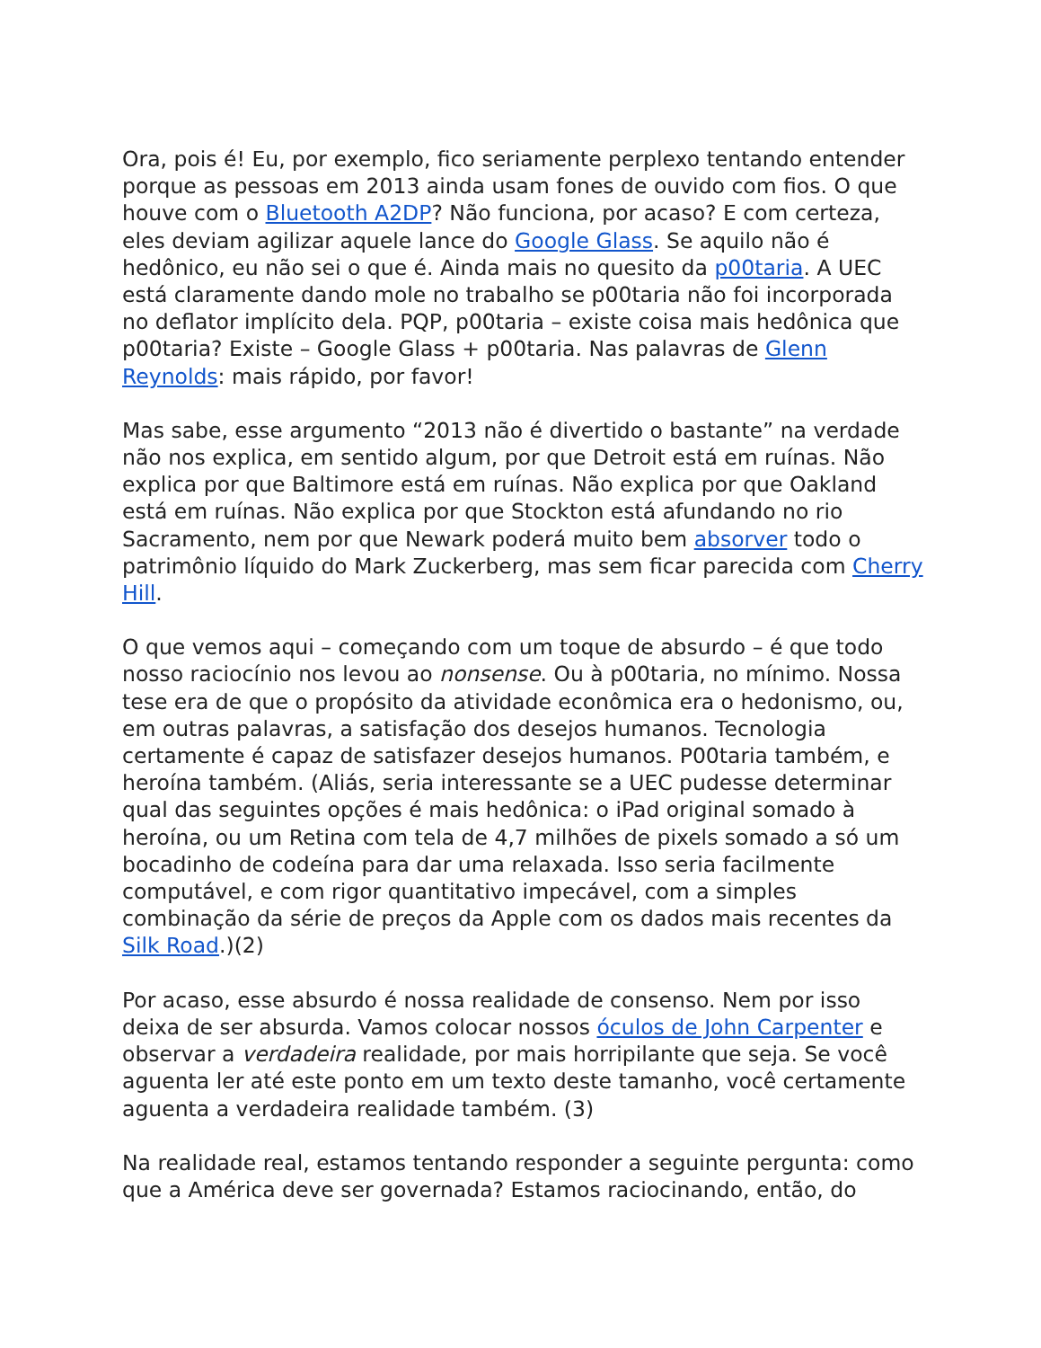Ora, pois é! Eu, por exemplo, fico seriamente perplexo tentando entender porque as pessoas em 2013 ainda usam fones de ouvido com fios. O que houve com o Bluetooth A2DP? Não funciona, por acaso? E com certeza, eles deviam agilizar aquele lance do Google Glass. Se aquilo não é hedônico, eu não sei o que é. Ainda mais no quesito da p00taria. A UEC está claramente dando mole no trabalho se p00taria não foi incorporada no deflator implícito dela. PQP, p00taria – existe coisa mais hedônica que p00taria? Existe – Google Glass + p00taria. Nas palavras de Glenn Reynolds: mais rápido, por favor!
Mas sabe, esse argumento “2013 não é divertido o bastante” na verdade não nos explica, em sentido algum, por que Detroit está em ruínas. Não explica por que Baltimore está em ruínas. Não explica por que Oakland está em ruínas. Não explica por que Stockton está afundando no rio Sacramento, nem por que Newark poderá muito bem absorver todo o patrimônio líquido do Mark Zuckerberg, mas sem ficar parecida com Cherry Hill.
O que vemos aqui – começando com um toque de absurdo – é que todo nosso raciocínio nos levou ao nonsense. Ou à p00taria, no mínimo. Nossa tese era de que o propósito da atividade econômica era o hedonismo, ou, em outras palavras, a satisfação dos desejos humanos. Tecnologia certamente é capaz de satisfazer desejos humanos. P00taria também, e heroína também. (Aliás, seria interessante se a UEC pudesse determinar qual das seguintes opções é mais hedônica: o iPad original somado à heroína, ou um Retina com tela de 4,7 milhões de pixels somado a só um bocadinho de codeína para dar uma relaxada. Isso seria facilmente computável, e com rigor quantitativo impecável, com a simples combinação da série de preços da Apple com os dados mais recentes da Silk Road.)(2)
Por acaso, esse absurdo é nossa realidade de consenso. Nem por isso deixa de ser absurda. Vamos colocar nossos óculos de John Carpenter e observar a verdadeira realidade, por mais horripilante que seja. Se você aguenta ler até este ponto em um texto deste tamanho, você certamente aguenta a verdadeira realidade também. (3)
Na realidade real, estamos tentando responder a seguinte pergunta: como que a América deve ser governada? Estamos raciocinando, então, do